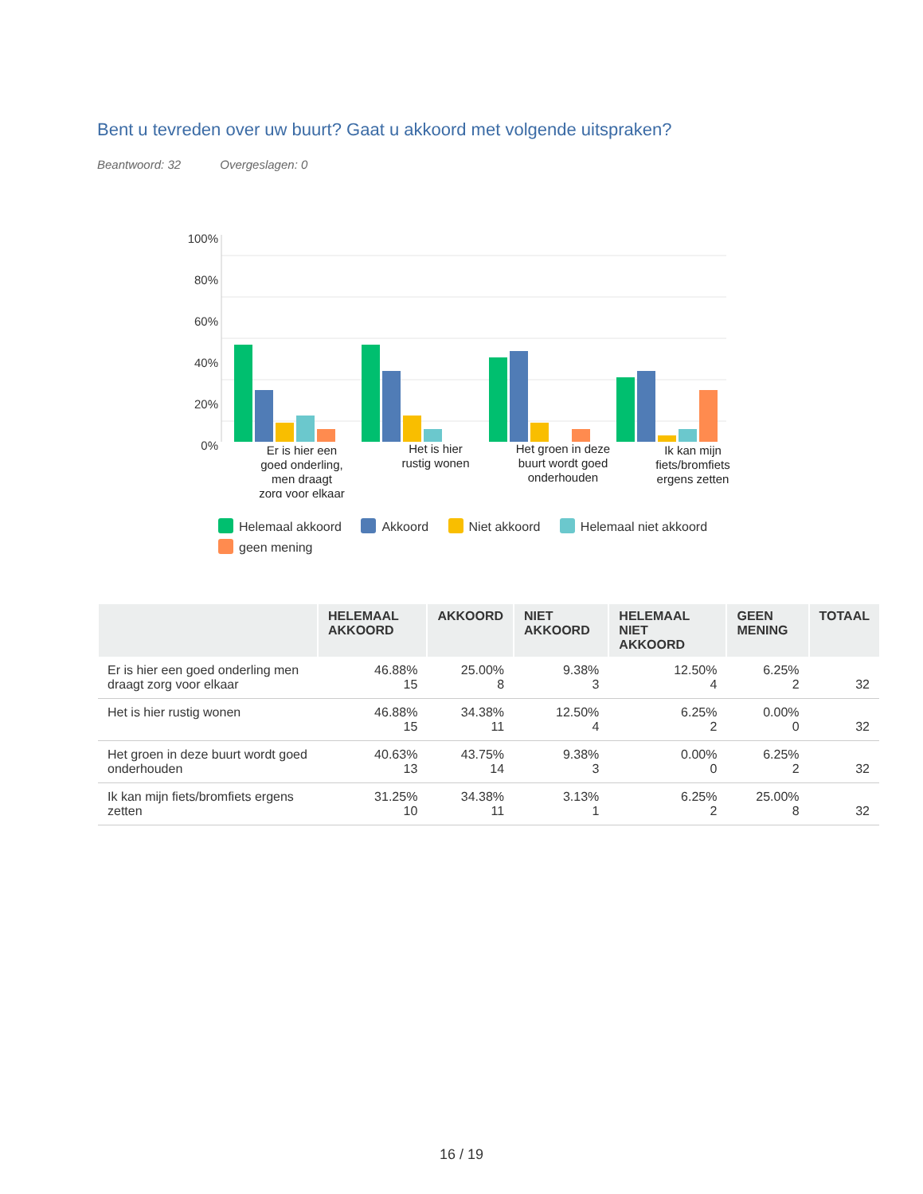Bent u tevreden over uw buurt? Gaat u akkoord met volgende uitspraken?
Beantwoord: 32 Overgeslagen: 0
100%
80%
60%
40%
20%
0%
Er is hier een
goed onderling,
men draagt
zorg voor elkaar
Het is hier
rustig wonen
Het groen in deze
buurt wordt goed
onderhouden
Ik kan mijn
fiets/bromfiets
ergens zetten
Helemaal akkoord Akkoord Niet akkoord Helemaal niet akkoord geen mening
| | HELEMAAL AKKOORD | AKKOORD | NIET AKKOORD | HELEMAAL NIET AKKOORD | GEEN MENING | TOTAAL |
| --- | --- | --- | --- | --- | --- | --- |
| Er is hier een goed onderling men draagt zorg voor elkaar | 46.88% 15 | 25.00% 8 | 9.38% 3 | 12.50% 4 | 6.25% 2 | 32 |
| Het is hier rustig wonen | 46.88% 15 | 34.38% 11 | 12.50% 4 | 6.25% 2 | 0.00% 0 | 32 |
| Het groen in deze buurt wordt goed onderhouden | 40.63% 13 | 43.75% 14 | 9.38% 3 | 0.00% 0 | 6.25% 2 | 32 |
| Ik kan mijn fiets/bromfiets ergens zetten | 31.25% 10 | 34.38% 11 | 3.13% 1 | 6.25% 2 | 25.00% 8 | 32 |
16 / 19